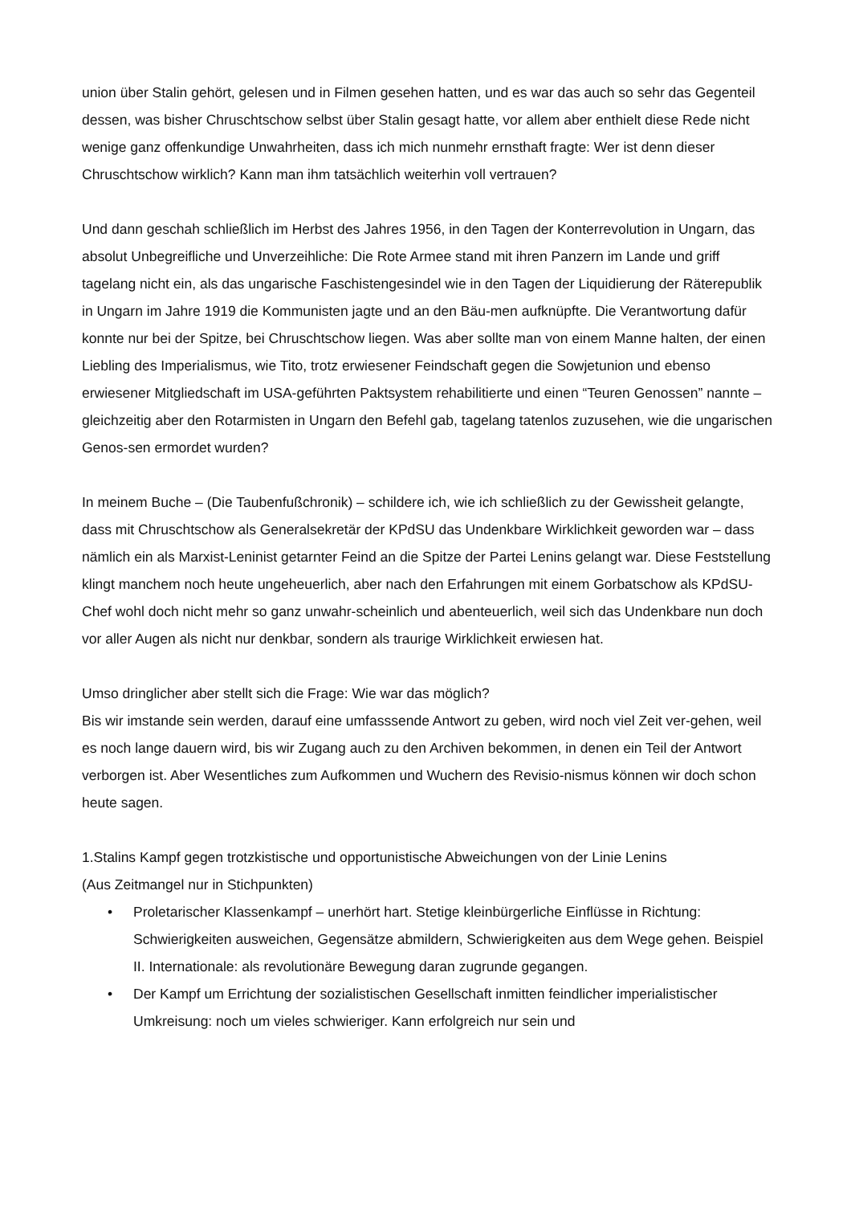union über Stalin gehört, gelesen und in Filmen gesehen hatten, und es war das auch so sehr das Gegenteil dessen, was bisher Chruschtschow selbst über Stalin gesagt hatte, vor allem aber enthielt diese Rede nicht wenige ganz offenkundige Unwahrheiten, dass ich mich nunmehr ernsthaft fragte: Wer ist denn dieser Chruschtschow wirklich? Kann man ihm tatsächlich weiterhin voll vertrauen?
Und dann geschah schließlich im Herbst des Jahres 1956, in den Tagen der Konterrevolution in Ungarn, das absolut Unbegreifliche und Unverzeihliche: Die Rote Armee stand mit ihren Panzern im Lande und griff tagelang nicht ein, als das ungarische Faschistengesindel wie in den Tagen der Liquidierung der Räterepublik in Ungarn im Jahre 1919 die Kommunisten jagte und an den Bäu-men aufknüpfte. Die Verantwortung dafür konnte nur bei der Spitze, bei Chruschtschow liegen. Was aber sollte man von einem Manne halten, der einen Liebling des Imperialismus, wie Tito, trotz erwiesener Feindschaft gegen die Sowjetunion und ebenso erwiesener Mitgliedschaft im USA-geführten Paktsystem rehabilitierte und einen “Teuren Genossen” nannte – gleichzeitig aber den Rotarmisten in Ungarn den Befehl gab, tagelang tatenlos zuzusehen, wie die ungarischen Genos-sen ermordet wurden?
In meinem Buche – (Die Taubenfußchronik) – schildere ich, wie ich schließlich zu der Gewissheit gelangte, dass mit Chruschtschow als Generalsekretär der KPdSU das Undenkbare Wirklichkeit geworden war – dass nämlich ein als Marxist-Leninist getarnter Feind an die Spitze der Partei Lenins gelangt war. Diese Feststellung klingt manchem noch heute ungeheuerlich, aber nach den Erfahrungen mit einem Gorbatschow als KPdSU-Chef wohl doch nicht mehr so ganz unwahr-scheinlich und abenteuerlich, weil sich das Undenkbare nun doch vor aller Augen als nicht nur denkbar, sondern als traurige Wirklichkeit erwiesen hat.
Umso dringlicher aber stellt sich die Frage: Wie war das möglich?
Bis wir imstande sein werden, darauf eine umfasssende Antwort zu geben, wird noch viel Zeit ver-gehen, weil es noch lange dauern wird, bis wir Zugang auch zu den Archiven bekommen, in denen ein Teil der Antwort verborgen ist. Aber Wesentliches zum Aufkommen und Wuchern des Revisio-nismus können wir doch schon heute sagen.
1.Stalins Kampf gegen trotzkistische und opportunistische Abweichungen von der Linie Lenins
(Aus Zeitmangel nur in Stichpunkten)
• Proletarischer Klassenkampf – unerhört hart. Stetige kleinbürgerliche Einflüsse in Richtung: Schwierigkeiten ausweichen, Gegensätze abmildern, Schwierigkeiten aus dem Wege gehen. Beispiel II. Internationale: als revolutionäre Bewegung daran zugrunde gegangen.
• Der Kampf um Errichtung der sozialistischen Gesellschaft inmitten feindlicher imperialistischer Umkreisung: noch um vieles schwieriger. Kann erfolgreich nur sein und